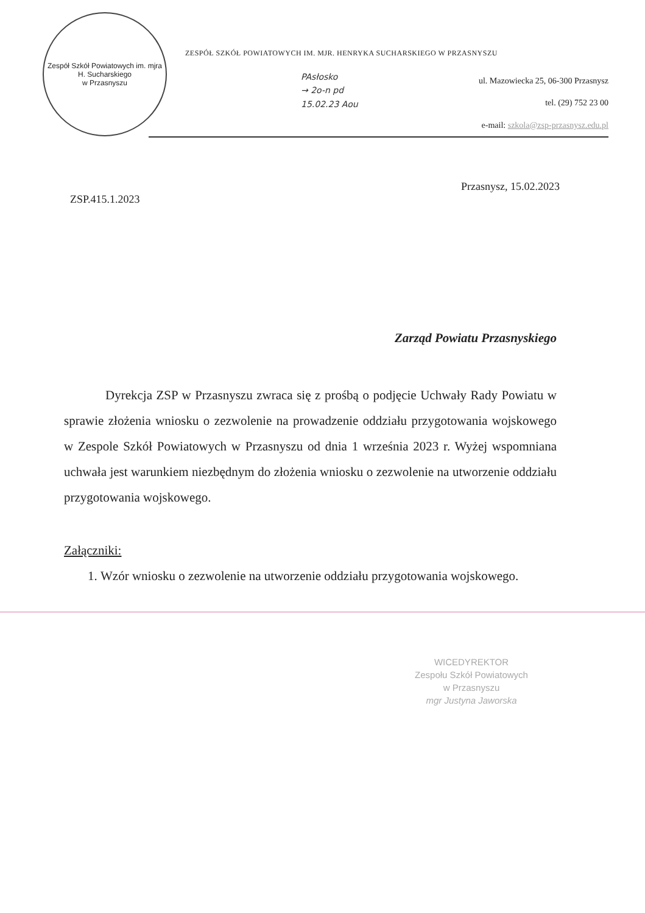Zespół Szkół Powiatowych im. mjra H. Sucharskiego
w Przasnyszu
ZESPÓŁ SZKÓŁ POWIATOWYCH IM. MJR. HENRYKA SUCHARSKIEGO W PRZASNYSZU
PAsłosko
→ 2o-n pd
15.02.23 Aou
ul. Mazowiecka 25, 06-300 Przasnysz
tel. (29) 752 23 00
e-mail: szkola@zsp-przasnysz.edu.pl
Przasnysz, 15.02.2023
ZSP.415.1.2023
Zarząd Powiatu Przasnyskiego
Dyrekcja ZSP w Przasnyszu zwraca się z prośbą o podjęcie Uchwały Rady Powiatu w sprawie złożenia wniosku o zezwolenie na prowadzenie oddziału przygotowania wojskowego w Zespole Szkół Powiatowych w Przasnyszu od dnia 1 września 2023 r. Wyżej wspomniana uchwała jest warunkiem niezbędnym do złożenia wniosku o zezwolenie na utworzenie oddziału przygotowania wojskowego.
Załączniki:
1. Wzór wniosku o zezwolenie na utworzenie oddziału przygotowania wojskowego.
WICEDYREKTOR
Zespołu Szkół Powiatowych
w Przasnyszu
mgr Justyna Jaworska